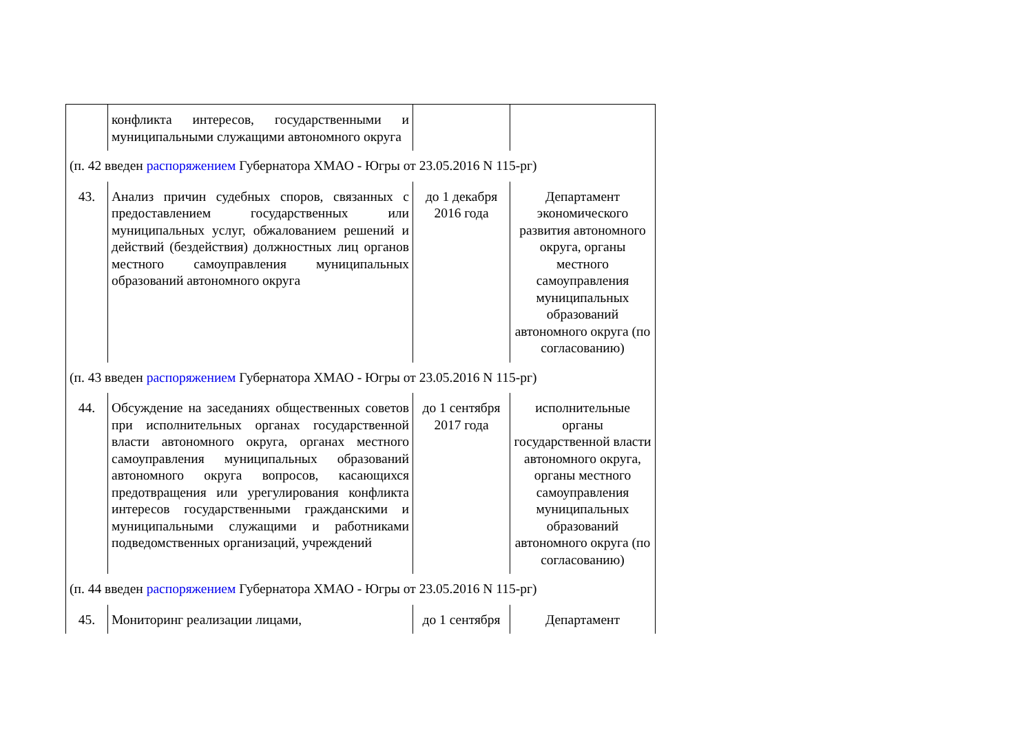| | конфликта интересов, государственными и муниципальными служащими автономного округа | | |
| (п. 42 введен распоряжением Губернатора ХМАО - Югры от 23.05.2016 N 115-рг) | | | |
| 43. | Анализ причин судебных споров, связанных с предоставлением государственных или муниципальных услуг, обжалованием решений и действий (бездействия) должностных лиц органов местного самоуправления муниципальных образований автономного округа | до 1 декабря 2016 года | Департамент экономического развития автономного округа, органы местного самоуправления муниципальных образований автономного округа (по согласованию) |
| (п. 43 введен распоряжением Губернатора ХМАО - Югры от 23.05.2016 N 115-рг) | | | |
| 44. | Обсуждение на заседаниях общественных советов при исполнительных органах государственной власти автономного округа, органах местного самоуправления муниципальных образований автономного округа вопросов, касающихся предотвращения или урегулирования конфликта интересов государственными гражданскими и муниципальными служащими и работниками подведомственных организаций, учреждений | до 1 сентября 2017 года | исполнительные органы государственной власти автономного округа, органы местного самоуправления муниципальных образований автономного округа (по согласованию) |
| (п. 44 введен распоряжением Губернатора ХМАО - Югры от 23.05.2016 N 115-рг) | | | |
| 45. | Мониторинг реализации лицами, | до 1 сентября | Департамент |